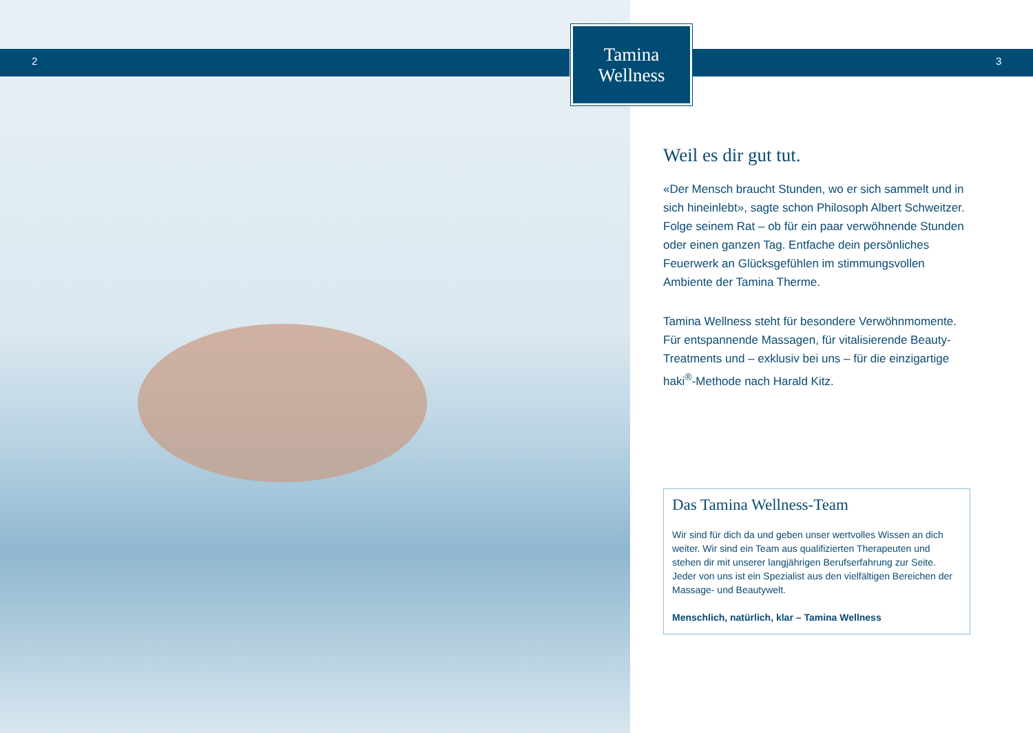2
Tamina
Wellness
3
Weil es dir gut tut.
«Der Mensch braucht Stunden, wo er sich sammelt und in sich hineinlebt», sagte schon Philosoph Albert Schweitzer. Folge seinem Rat – ob für ein paar verwöhnende Stunden oder einen ganzen Tag. Entfache dein persönliches Feuerwerk an Glücksgefühlen im stimmungsvollen Ambiente der Tamina Therme.
Tamina Wellness steht für besondere Verwöhnmomente. Für entspannende Massagen, für vitalisierende Beauty-Treatments und – exklusiv bei uns – für die einzigartige haki<sup>®</sup>-Methode nach Harald Kitz.
Das Tamina Wellness-Team
Wir sind für dich da und geben unser wertvolles Wissen an dich weiter. Wir sind ein Team aus qualifizierten Therapeuten und stehen dir mit unserer langjährigen Berufserfahrung zur Seite. Jeder von uns ist ein Spezialist aus den vielfältigen Bereichen der Massage- und Beautywelt.
Menschlich, natürlich, klar – Tamina Wellness